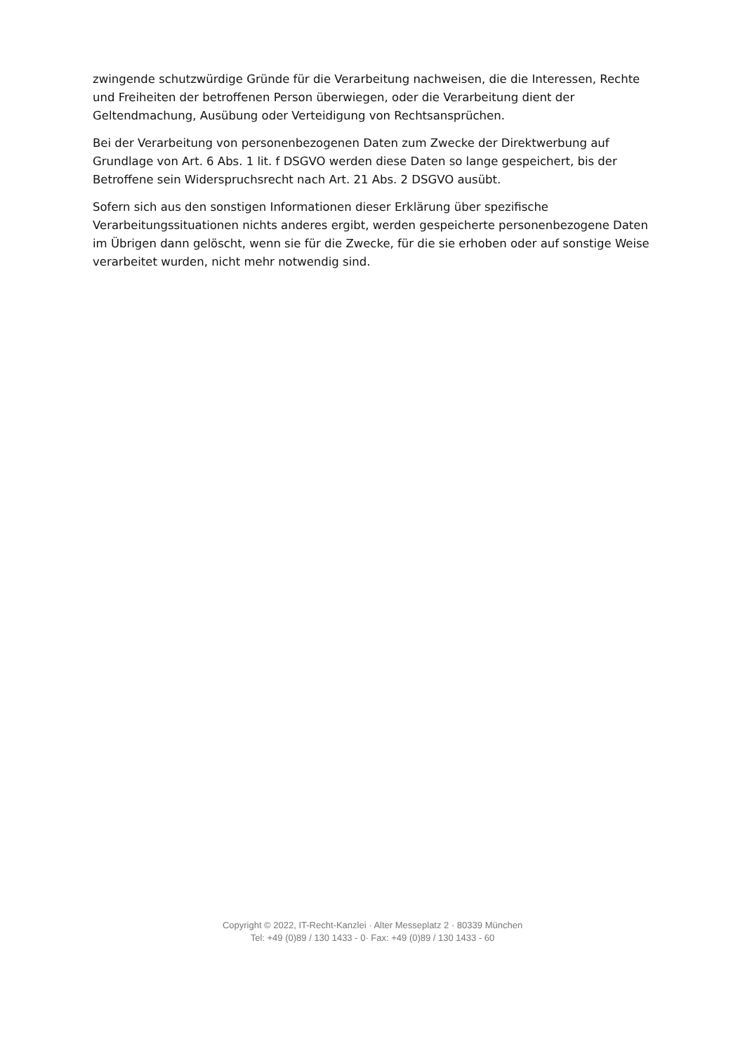zwingende schutzwürdige Gründe für die Verarbeitung nachweisen, die die Interessen, Rechte und Freiheiten der betroffenen Person überwiegen, oder die Verarbeitung dient der Geltendmachung, Ausübung oder Verteidigung von Rechtsansprüchen.
Bei der Verarbeitung von personenbezogenen Daten zum Zwecke der Direktwerbung auf Grundlage von Art. 6 Abs. 1 lit. f DSGVO werden diese Daten so lange gespeichert, bis der Betroffene sein Widerspruchsrecht nach Art. 21 Abs. 2 DSGVO ausübt.
Sofern sich aus den sonstigen Informationen dieser Erklärung über spezifische Verarbeitungssituationen nichts anderes ergibt, werden gespeicherte personenbezogene Daten im Übrigen dann gelöscht, wenn sie für die Zwecke, für die sie erhoben oder auf sonstige Weise verarbeitet wurden, nicht mehr notwendig sind.
Copyright © 2022, IT-Recht-Kanzlei · Alter Messeplatz 2 · 80339 München
Tel: +49 (0)89 / 130 1433 - 0· Fax: +49 (0)89 / 130 1433 - 60